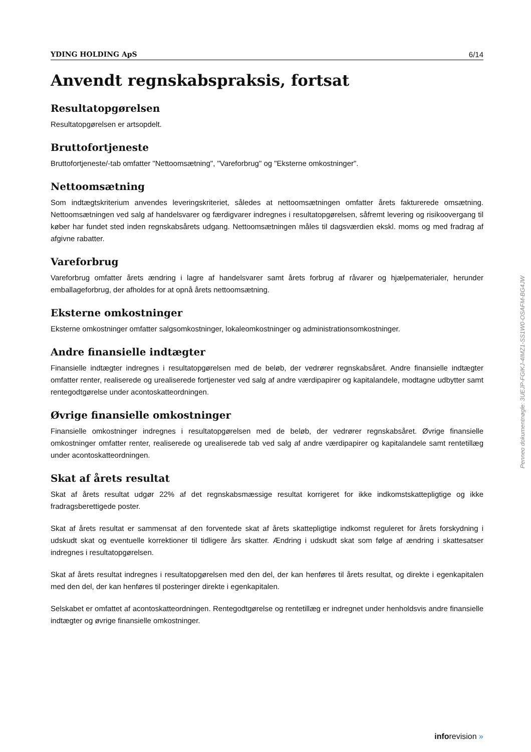YDING HOLDING ApS 6/14
Anvendt regnskabspraksis, fortsat
Resultatopgørelsen
Resultatopgørelsen er artsopdelt.
Bruttofortjeneste
Bruttofortjeneste/-tab omfatter "Nettoomsætning", "Vareforbrug" og "Eksterne omkostninger".
Nettoomsætning
Som indtægtskriterium anvendes leveringskriteriet, således at nettoomsætningen omfatter årets fakturerede omsætning. Nettoomsætningen ved salg af handelsvarer og færdigvarer indregnes i resultatopgørelsen, såfremt levering og risikoovergang til køber har fundet sted inden regnskabsårets udgang. Nettoomsætningen måles til dagsværdien ekskl. moms og med fradrag af afgivne rabatter.
Vareforbrug
Vareforbrug omfatter årets ændring i lagre af handelsvarer samt årets forbrug af råvarer og hjælpematerialer, herunder emballageforbrug, der afholdes for at opnå årets nettoomsætning.
Eksterne omkostninger
Eksterne omkostninger omfatter salgsomkostninger, lokaleomkostninger og administrationsomkostninger.
Andre finansielle indtægter
Finansielle indtægter indregnes i resultatopgørelsen med de beløb, der vedrører regnskabsåret. Andre finansielle indtægter omfatter renter, realiserede og urealiserede fortjenester ved salg af andre værdipapirer og kapitalandele, modtagne udbytter samt rentegodtgørelse under acontoskatteordningen.
Øvrige finansielle omkostninger
Finansielle omkostninger indregnes i resultatopgørelsen med de beløb, der vedrører regnskabsåret. Øvrige finansielle omkostninger omfatter renter, realiserede og urealiserede tab ved salg af andre værdipapirer og kapitalandele samt rentetillæg under acontoskatteordningen.
Skat af årets resultat
Skat af årets resultat udgør 22% af det regnskabsmæssige resultat korrigeret for ikke indkomstskattepligtige og ikke fradragsberettigede poster.
Skat af årets resultat er sammensat af den forventede skat af årets skattepligtige indkomst reguleret for årets forskydning i udskudt skat og eventuelle korrektioner til tidligere års skatter. Ændring i udskudt skat som følge af ændring i skattesatser indregnes i resultatopgørelsen.
Skat af årets resultat indregnes i resultatopgørelsen med den del, der kan henføres til årets resultat, og direkte i egenkapitalen med den del, der kan henføres til posteringer direkte i egenkapitalen.
Selskabet er omfattet af acontoskatteordningen. Rentegodtgørelse og rentetillæg er indregnet under henholdsvis andre finansielle indtægter og øvrige finansielle omkostninger.
Penneo dokumentnøgle: 3UEJP-FGIKJ-4IMZ1-SS1W0-OSAFM-BG4JW
inforevision »